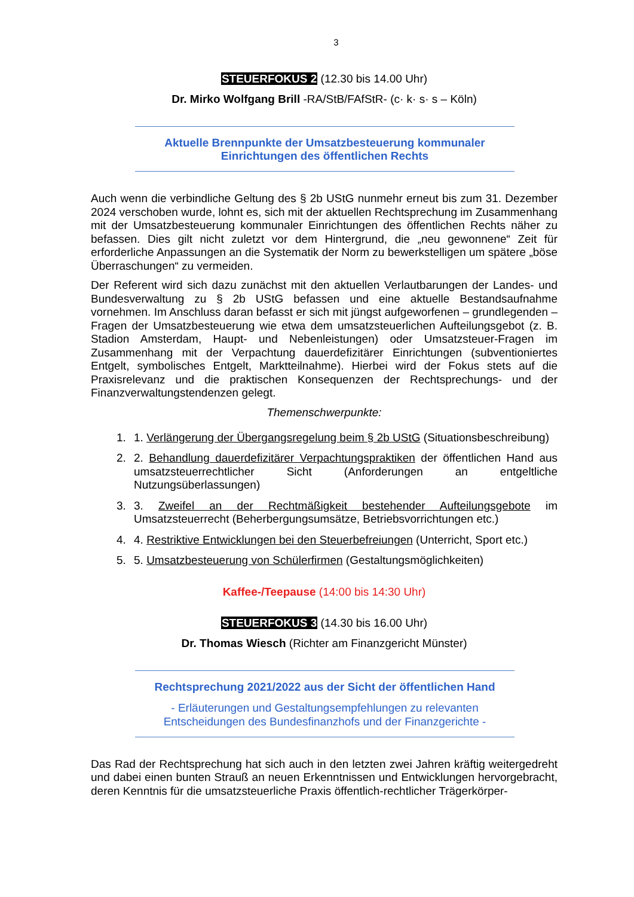3
STEUERFOKUS 2 (12.30 bis 14.00 Uhr)
Dr. Mirko Wolfgang Brill -RA/StB/FAfStR- (c· k· s· s – Köln)
Aktuelle Brennpunkte der Umsatzbesteuerung kommunaler
Einrichtungen des öffentlichen Rechts
Auch wenn die verbindliche Geltung des § 2b UStG nunmehr erneut bis zum 31. Dezember 2024 verschoben wurde, lohnt es, sich mit der aktuellen Rechtsprechung im Zusammenhang mit der Umsatzbesteuerung kommunaler Einrichtungen des öffentlichen Rechts näher zu befassen. Dies gilt nicht zuletzt vor dem Hintergrund, die „neu gewonnene“ Zeit für erforderliche Anpassungen an die Systematik der Norm zu bewerkstelligen um spätere „böse Überraschungen“ zu vermeiden.
Der Referent wird sich dazu zunächst mit den aktuellen Verlautbarungen der Landes- und Bundesverwaltung zu § 2b UStG befassen und eine aktuelle Bestandsaufnahme vornehmen. Im Anschluss daran befasst er sich mit jüngst aufgeworfenen – grundlegenden – Fragen der Umsatzbesteuerung wie etwa dem umsatzsteuerlichen Aufteilungsgebot (z. B. Stadion Amsterdam, Haupt- und Nebenleistungen) oder Umsatzsteuer-Fragen im Zusammenhang mit der Verpachtung dauerdefizitärer Einrichtungen (subventioniertes Entgelt, symbolisches Entgelt, Marktteilnahme). Hierbei wird der Fokus stets auf die Praxisrelevanz und die praktischen Konsequenzen der Rechtsprechungs- und der Finanzverwaltungstendenzen gelegt.
Themenschwerpunkte:
1. 1. Verlängerung der Übergangsregelung beim § 2b UStG (Situationsbeschreibung)
2. 2. Behandlung dauerdefizitärer Verpachtungspraktiken der öffentlichen Hand aus umsatzsteuerrechtlicher Sicht (Anforderungen an entgeltliche Nutzungsüberlassungen)
3. 3. Zweifel an der Rechtmäßigkeit bestehender Aufteilungsgebote im Umsatzsteuerrecht (Beherbergungsumsätze, Betriebsvorrichtungen etc.)
4. 4. Restriktive Entwicklungen bei den Steuerbefreiungen (Unterricht, Sport etc.)
5. 5. Umsatzbesteuerung von Schülerfirmen (Gestaltungsmöglichkeiten)
Kaffee-/Teepause (14:00 bis 14:30 Uhr)
STEUERFOKUS 3 (14.30 bis 16.00 Uhr)
Dr. Thomas Wiesch (Richter am Finanzgericht Münster)
Rechtsprechung 2021/2022 aus der Sicht der öffentlichen Hand
- Erläuterungen und Gestaltungsempfehlungen zu relevanten
Entscheidungen des Bundesfinanzhofs und der Finanzgerichte -
Das Rad der Rechtsprechung hat sich auch in den letzten zwei Jahren kräftig weitergedreht und dabei einen bunten Strauß an neuen Erkenntnissen und Entwicklungen hervorgebracht, deren Kenntnis für die umsatzsteuerliche Praxis öffentlich-rechtlicher Trägerkörper-